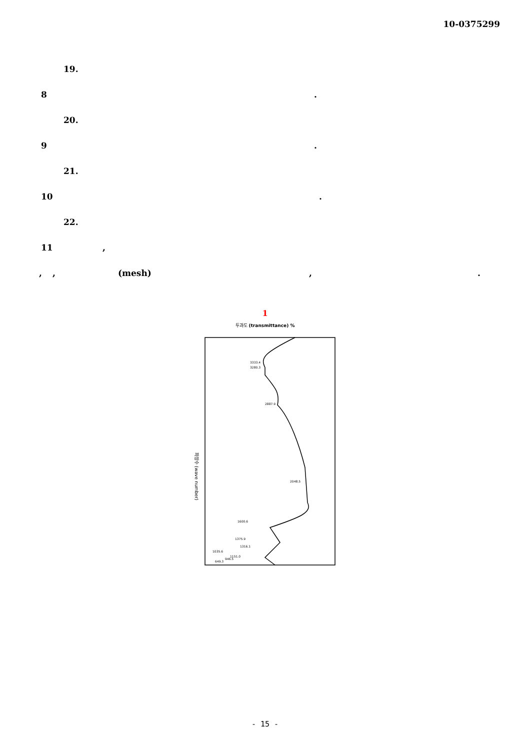10-0375299
19.
8.
20.
9.
21.
10.
22.
11,
,, (mesh),.
1
투과도 (transmittance) %
파장수 (wave number)
3333.4
3280.3
2887.9
2048.5
1600.6
1375.9
1316.1
1035.6
1151.0
946.5
649.3
- 15 -